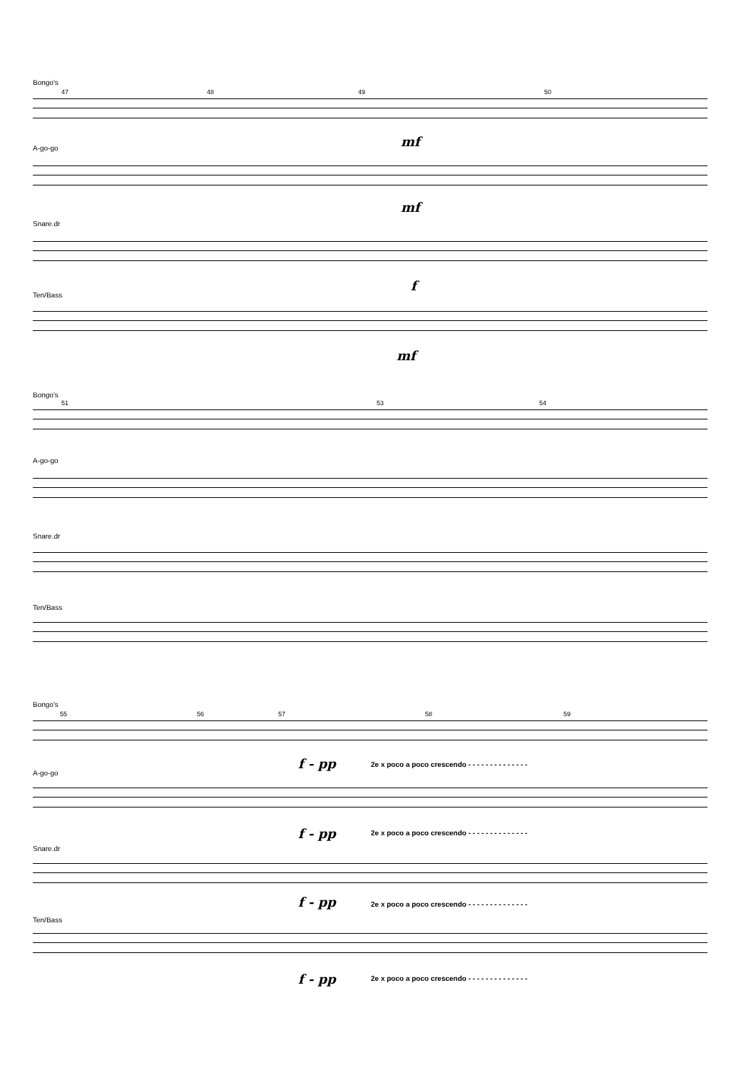Bongo's
47 48 49 50
A-go-go mf
mf
Snare.dr
f
Ten/Bass
mf
Bongo's
51 53 54
A-go-go
Snare.dr
Ten/Bass
Bongo's
55 56 57 58 59
f - pp
2e x poco a poco crescendo - - - - - - - - - - - - - -
A-go-go
f - pp
2e x poco a poco crescendo - - - - - - - - - - - - - -
Snare.dr
f - pp
2e x poco a poco crescendo - - - - - - - - - - - - - -
Ten/Bass
f - pp
2e x poco a poco crescendo - - - - - - - - - - - - - -